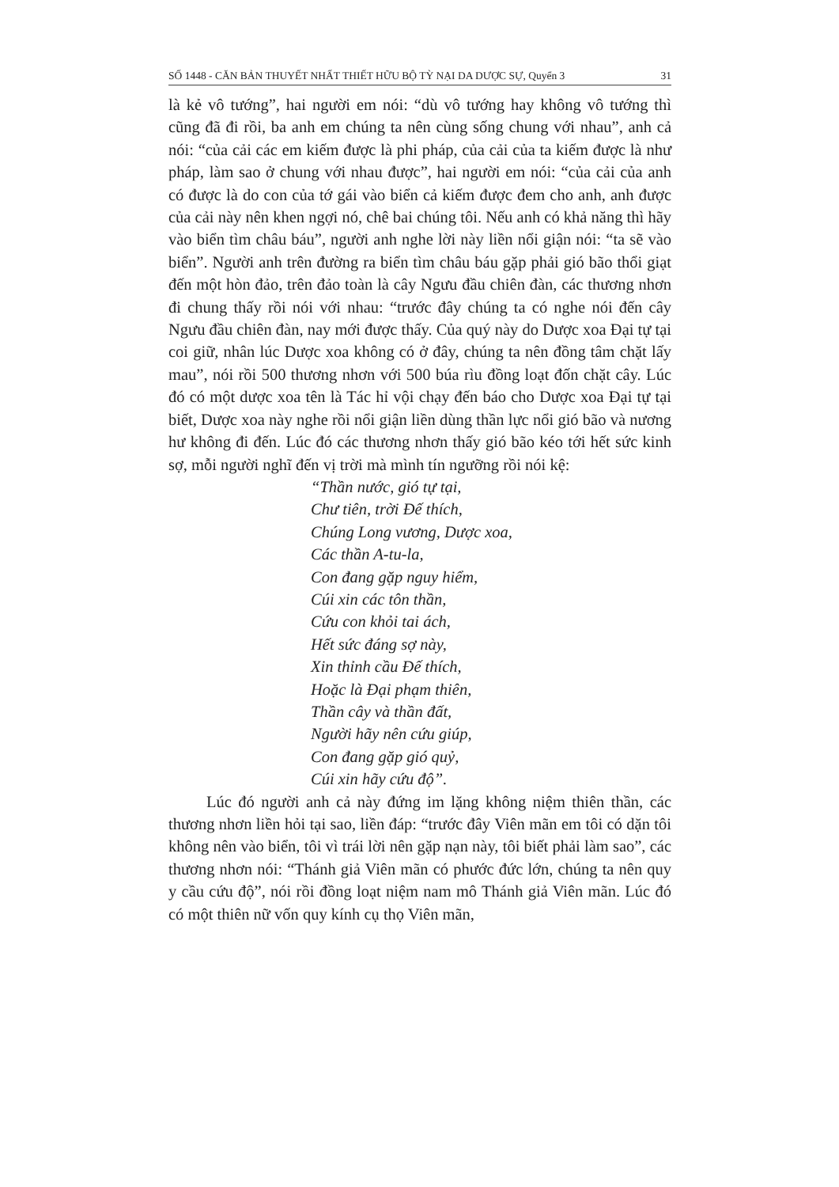SỐ 1448 - CĂN BẢN THUYẾT NHẤT THIẾT HỮU BỘ TỲ NẠI DA DƯỢC SỰ, Quyển 3 31
là kẻ vô tướng”, hai người em nói: “dù vô tướng hay không vô tướng thì cũng đã đi rồi, ba anh em chúng ta nên cùng sống chung với nhau”, anh cả nói: “của cải các em kiếm được là phi pháp, của cải của ta kiếm được là như pháp, làm sao ở chung với nhau được”, hai người em nói: “của cải của anh có được là do con của tớ gái vào biển cả kiếm được đem cho anh, anh được của cải này nên khen ngợi nó, chê bai chúng tôi. Nếu anh có khả năng thì hãy vào biển tìm châu báu”, người anh nghe lời này liền nổi giận nói: “ta sẽ vào biển”. Người anh trên đường ra biển tìm châu báu gặp phải gió bão thổi giạt đến một hòn đảo, trên đảo toàn là cây Ngưu đầu chiên đàn, các thương nhơn đi chung thấy rồi nói với nhau: “trước đây chúng ta có nghe nói đến cây Ngưu đầu chiên đàn, nay mới được thấy. Của quý này do Dược xoa Đại tự tại coi giữ, nhân lúc Dược xoa không có ở đây, chúng ta nên đồng tâm chặt lấy mau”, nói rồi 500 thương nhơn với 500 búa rìu đồng loạt đốn chặt cây. Lúc đó có một dược xoa tên là Tác hỉ vội chạy đến báo cho Dược xoa Đại tự tại biết, Dược xoa này nghe rồi nổi giận liền dùng thần lực nổi gió bão và nương hư không đi đến. Lúc đó các thương nhơn thấy gió bão kéo tới hết sức kinh sợ, mỗi người nghĩ đến vị trời mà mình tín ngưỡng rồi nói kệ:
“Thần nước, gió tự tại,
Chư tiên, trời Đế thích,
Chúng Long vương, Dược xoa,
Các thần A-tu-la,
Con đang gặp nguy hiểm,
Cúi xin các tôn thần,
Cứu con khỏi tai ách,
Hết sức đáng sợ này,
Xin thỉnh cầu Đế thích,
Hoặc là Đại phạm thiên,
Thần cây và thần đất,
Người hãy nên cứu giúp,
Con đang gặp gió quỷ,
Cúi xin hãy cứu độ”.
Lúc đó người anh cả này đứng im lặng không niệm thiên thần, các thương nhơn liền hỏi tại sao, liền đáp: “trước đây Viên mãn em tôi có dặn tôi không nên vào biển, tôi vì trái lời nên gặp nạn này, tôi biết phải làm sao”, các thương nhơn nói: “Thánh giả Viên mãn có phước đức lớn, chúng ta nên quy y cầu cứu độ”, nói rồi đồng loạt niệm nam mô Thánh giả Viên mãn. Lúc đó có một thiên nữ vốn quy kính cụ thọ Viên mãn,